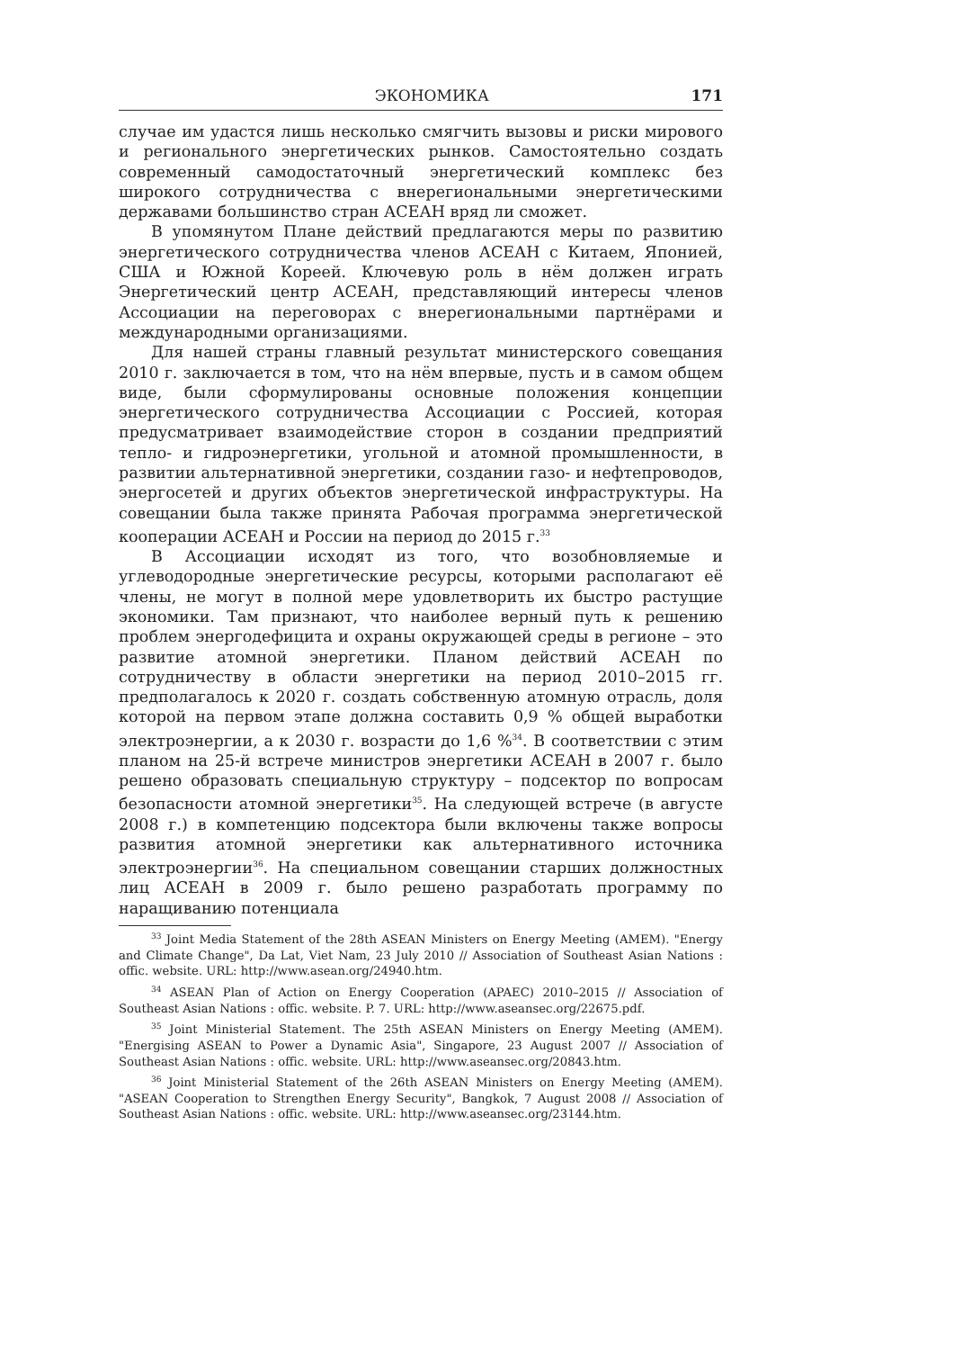ЭКОНОМИКА 171
случае им удастся лишь несколько смягчить вызовы и риски мирового и регионального энергетических рынков. Самостоятельно создать современный самодостаточный энергетический комплекс без широкого сотрудничества с внерегиональными энергетическими державами большинство стран АСЕАН вряд ли сможет.
В упомянутом Плане действий предлагаются меры по развитию энергетического сотрудничества членов АСЕАН с Китаем, Японией, США и Южной Кореей. Ключевую роль в нём должен играть Энергетический центр АСЕАН, представляющий интересы членов Ассоциации на переговорах с внерегиональными партнёрами и международными организациями.
Для нашей страны главный результат министерского совещания 2010 г. заключается в том, что на нём впервые, пусть и в самом общем виде, были сформулированы основные положения концепции энергетического сотрудничества Ассоциации с Россией, которая предусматривает взаимодействие сторон в создании предприятий тепло- и гидроэнергетики, угольной и атомной промышленности, в развитии альтернативной энергетики, создании газо- и нефтепроводов, энергосетей и других объектов энергетической инфраструктуры. На совещании была также принята Рабочая программа энергетической кооперации АСЕАН и России на период до 2015 г.<sup>33</sup>
В Ассоциации исходят из того, что возобновляемые и углеводородные энергетические ресурсы, которыми располагают её члены, не могут в полной мере удовлетворить их быстро растущие экономики. Там признают, что наиболее верный путь к решению проблем энергодефицита и охраны окружающей среды в регионе – это развитие атомной энергетики. Планом действий АСЕАН по сотрудничеству в области энергетики на период 2010–2015 гг. предполагалось к 2020 г. создать собственную атомную отрасль, доля которой на первом этапе должна составить 0,9 % общей выработки электроэнергии, а к 2030 г. возрасти до 1,6 %<sup>34</sup>. В соответствии с этим планом на 25-й встрече министров энергетики АСЕАН в 2007 г. было решено образовать специальную структуру – подсектор по вопросам безопасности атомной энергетики<sup>35</sup>. На следующей встрече (в августе 2008 г.) в компетенцию подсектора были включены также вопросы развития атомной энергетики как альтернативного источника электроэнергии<sup>36</sup>. На специальном совещании старших должностных лиц АСЕАН в 2009 г. было решено разработать программу по наращиванию потенциала
<sup>33</sup> Joint Media Statement of the 28th ASEAN Ministers on Energy Meeting (AMEM). "Energy and Climate Change", Da Lat, Viet Nam, 23 July 2010 // Association of Southeast Asian Nations : offic. website. URL: http://www.asean.org/24940.htm.
<sup>34</sup> ASEAN Plan of Action on Energy Cooperation (APAEC) 2010–2015 // Association of Southeast Asian Nations : offic. website. P. 7. URL: http://www.aseansec.org/22675.pdf.
<sup>35</sup> Joint Ministerial Statement. The 25th ASEAN Ministers on Energy Meeting (AMEM). "Energising ASEAN to Power a Dynamic Asia", Singapore, 23 August 2007 // Association of Southeast Asian Nations : offic. website. URL: http://www.aseansec.org/20843.htm.
<sup>36</sup> Joint Ministerial Statement of the 26th ASEAN Ministers on Energy Meeting (AMEM). "ASEAN Cooperation to Strengthen Energy Security", Bangkok, 7 August 2008 // Association of Southeast Asian Nations : offic. website. URL: http://www.aseansec.org/23144.htm.